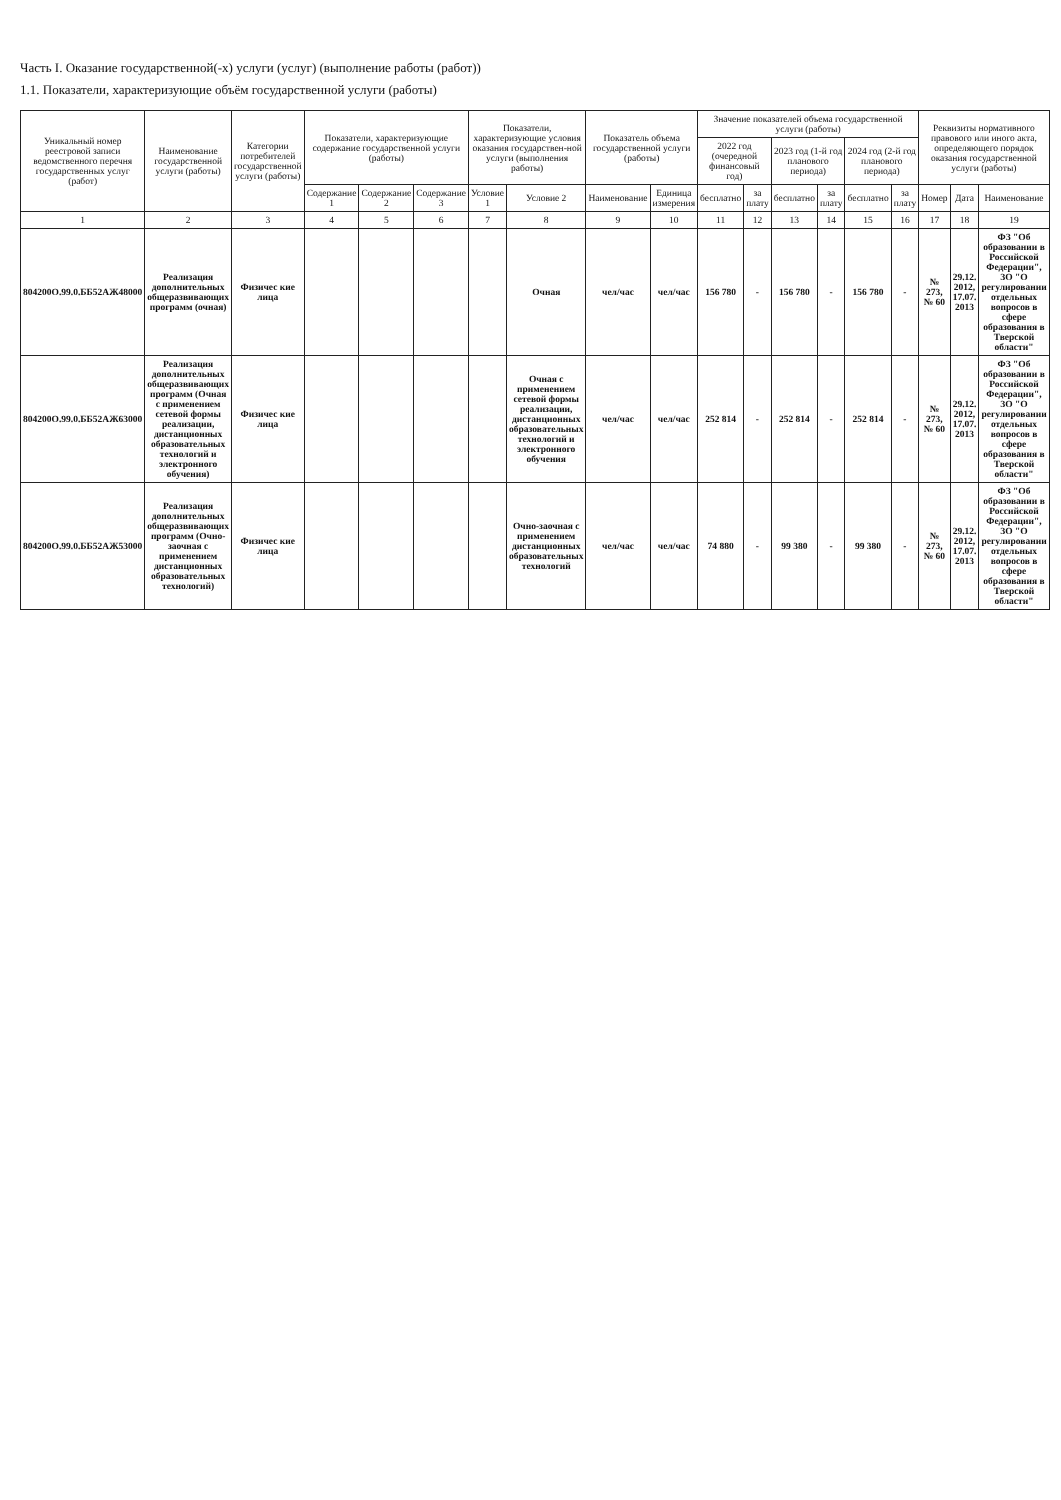Часть I. Оказание государственной(-х) услуги (услуг) (выполнение работы (работ))
1.1. Показатели, характеризующие объём государственной услуги (работы)
| Уникальный номер реестровой записи ведомственного перечня государственных услуг (работ) | Наименование государственной услуги (работы) | Категории потребителей государственной услуги (работы) | Показатели, характеризующие содержание государственной услуги (работы) | | | Показатели, характеризующие условия оказания государствен-ной услуги (выполнения работы) | | Показатель объема государственной услуги (работы) | | Значение показателей объема государственной услуги (работы) | | | | | | Реквизиты нормативного правового или иного акта, определяющего порядок оказания государственной услуги (работы) | | |
| --- | --- | --- | --- | --- | --- | --- | --- | --- | --- | --- | --- | --- | --- | --- | --- | --- | --- | --- |
| | | | | | | | | | | 2022 год (очередной финансовый год) | | 2023 год (1-й год планового периода) | | 2024 год (2-й год планового периода) | | | | |
| | | | Содержание 1 | Содержание 2 | Содержание 3 | Условие 1 | Условие 2 | Наименование | Единица измерения | бесплатно | за плату | бесплатно | за плату | бесплатно | за плату | Номер | Дата | Наименование |
| 1 | 2 | 3 | 4 | 5 | 6 | 7 | 8 | 9 | 10 | 11 | 12 | 13 | 14 | 15 | 16 | 17 | 18 | 19 |
| 804200О.99.0.ББ52АЖ48000 | Реализация дополнительных общеразвивающих программ (очная) | Физичес кие лица | | | | | Очная | чел/час | чел/час | 156 780 | - | 156 780 | - | 156 780 | - | № 273, № 60 | 29.12. 2012, 17.07. 2013 | ФЗ "Об образовании в Российской Федерации", ЗО "О регулировании отдельных вопросов в сфере образования в Тверской области" |
| 804200О.99.0.ББ52АЖ63000 | Реализация дополнительных общеразвивающих программ (Очная с применением сетевой формы реализации, дистанционных образовательных технологий и электронного обучения) | Физичес кие лица | | | | | Очная с применением сетевой формы реализации, дистанционных образовательных технологий и электронного обучения | чел/час | чел/час | 252 814 | - | 252 814 | - | 252 814 | - | № 273, № 60 | 29.12. 2012, 17.07. 2013 | ФЗ "Об образовании в Российской Федерации", ЗО "О регулировании отдельных вопросов в сфере образования в Тверской области" |
| 804200О.99.0.ББ52АЖ53000 | Реализация дополнительных общеразвивающих программ (Очно-заочная с применением дистанционных образовательных технологий) | Физичес кие лица | | | | | Очно-заочная с применением дистанционных образовательных технологий | чел/час | чел/час | 74 880 | - | 99 380 | - | 99 380 | - | № 273, № 60 | 29.12. 2012, 17.07. 2013 | ФЗ "Об образовании в Российской Федерации", ЗО "О регулировании отдельных вопросов в сфере образования в Тверской области" |